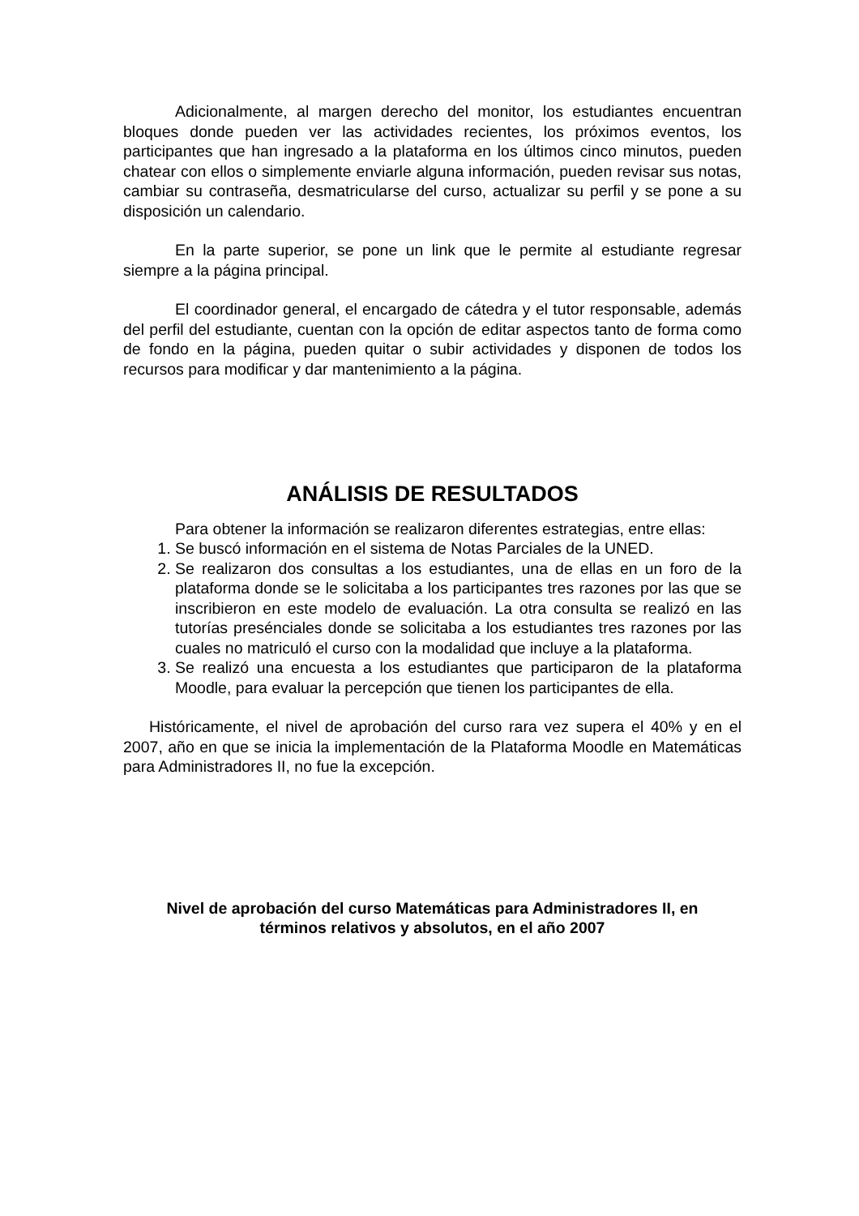Adicionalmente, al margen derecho del monitor, los estudiantes encuentran bloques donde pueden ver las actividades recientes, los próximos eventos, los participantes que han ingresado a la plataforma en los últimos cinco minutos, pueden chatear con ellos o simplemente enviarle alguna información, pueden revisar sus notas, cambiar su contraseña, desmatricularse del curso, actualizar su perfil y se pone a su disposición un calendario.
En la parte superior, se pone un link que le permite al estudiante regresar siempre a la página principal.
El coordinador general, el encargado de cátedra y el tutor responsable, además del perfil del estudiante, cuentan con la opción de editar aspectos tanto de forma como de fondo en la página, pueden quitar o subir actividades y disponen de todos los recursos para modificar y dar mantenimiento a la página.
ANÁLISIS DE RESULTADOS
Para obtener la información se realizaron diferentes estrategias, entre ellas:
1. Se buscó información en el sistema de Notas Parciales de la UNED.
2. Se realizaron dos consultas a los estudiantes, una de ellas en un foro de la plataforma donde se le solicitaba a los participantes tres razones por las que se inscribieron en este modelo de evaluación. La otra consulta se realizó en las tutorías presénciales donde se solicitaba a los estudiantes tres razones por las cuales no matriculó el curso con la modalidad que incluye a la plataforma.
3. Se realizó una encuesta a los estudiantes que participaron de la plataforma Moodle, para evaluar la percepción que tienen los participantes de ella.
Históricamente, el nivel de aprobación del curso rara vez supera el 40% y en el 2007, año en que se inicia la implementación de la Plataforma Moodle en Matemáticas para Administradores II, no fue la excepción.
Nivel de aprobación del curso Matemáticas para Administradores II, en
términos relativos y absolutos, en el año 2007